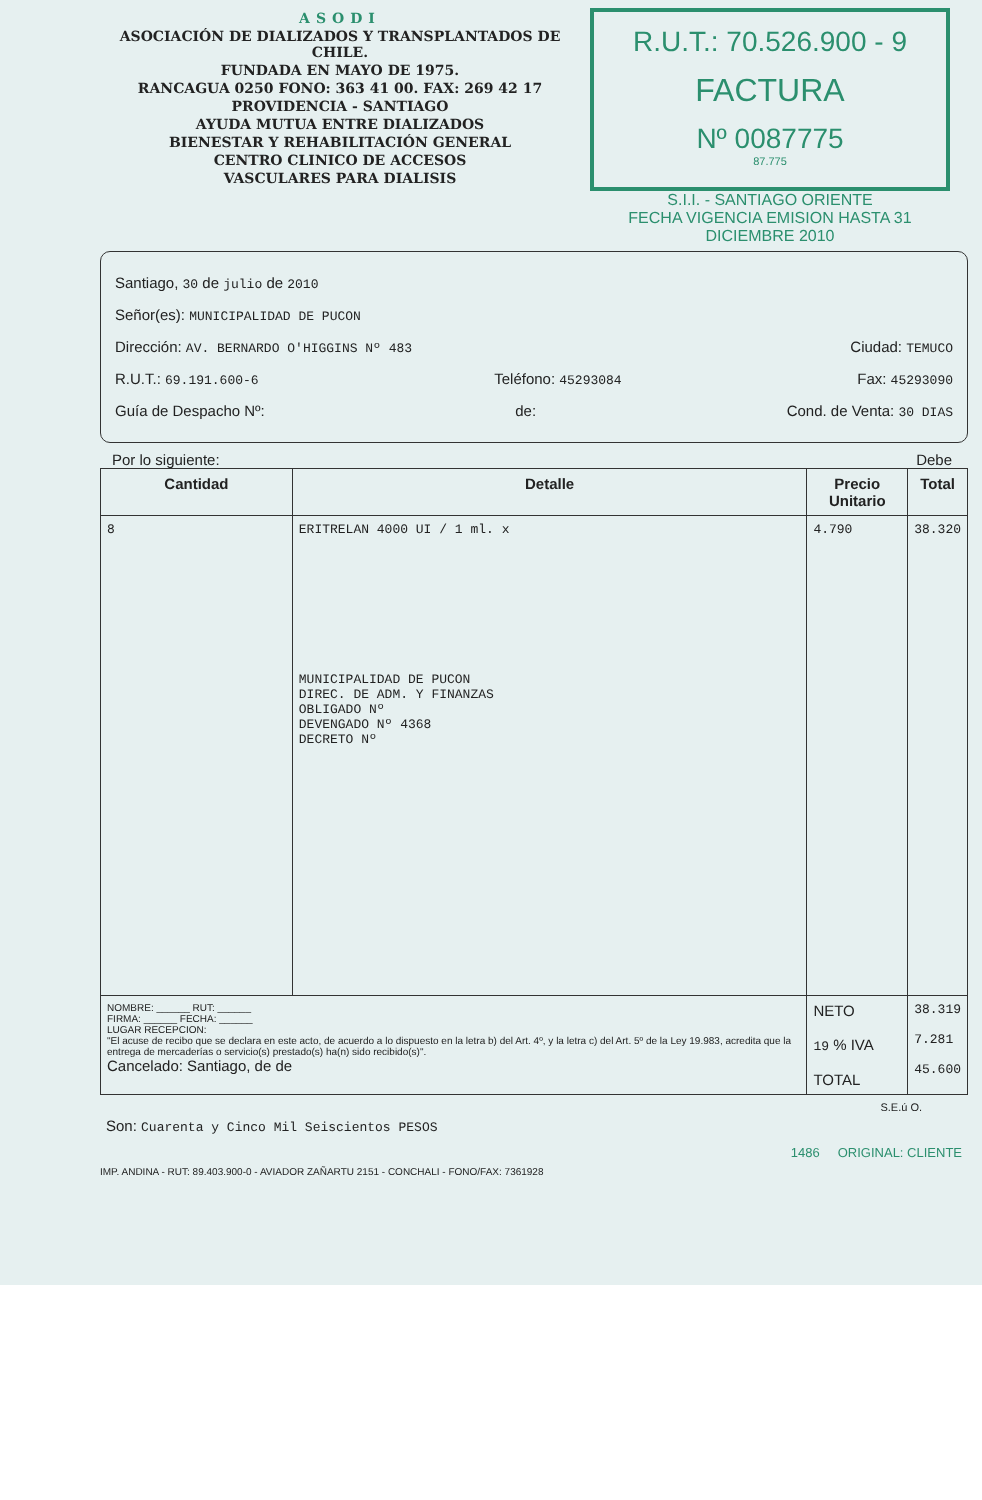ASODI
ASOCIACIÓN DE DIALIZADOS Y TRANSPLANTADOS DE CHILE.
FUNDADA EN MAYO DE 1975.
RANCAGUA 0250 FONO: 363 41 00. FAX: 269 42 17
PROVIDENCIA - SANTIAGO
AYUDA MUTUA ENTRE DIALIZADOS
BIENESTAR Y REHABILITACIÓN GENERAL
CENTRO CLINICO DE ACCESOS
VASCULARES PARA DIALISIS
R.U.T.: 70.526.900 - 9
FACTURA
Nº 0087775
87.775
S.I.I. - SANTIAGO ORIENTE
FECHA VIGENCIA EMISION HASTA 31 DICIEMBRE 2010
Santiago, 30 de julio de 2010
Señor(es): MUNICIPALIDAD DE PUCON
Dirección: AV. BERNARDO O'HIGGINS Nº 483 Ciudad: TEMUCO
R.U.T.: 69.191.600-6 Teléfono: 45293084 Fax: 45293090
Guía de Despacho Nº: de: Cond. de Venta: 30 DIAS
Por lo siguiente: Debe
| Cantidad | Detalle | Precio Unitario | Total |
| --- | --- | --- | --- |
| 8 | ERITRELAN 4000 UI / 1 ml. x MUNICIPALIDAD DE PUCON DIREC. DE ADM. Y FINANZAS OBLIGADO Nº DEVENGADO Nº 4368 DECRETO Nº | 4.790 | 38.320 |
| NOMBRE: ______ RUT: ______ FIRMA: ______ FECHA: ______ LUGAR RECEPCION: "El acuse de recibo que se declara en este acto, de acuerdo a lo dispuesto en la letra b) del Art. 4º, y la letra c) del Art. 5º de la Ley 19.983, acredita que la entrega de mercaderías o servicio(s) prestado(s) ha(n) sido recibido(s)". Cancelado: Santiago, de de | | NETO 19 % IVA TOTAL | 38.319 7.281 45.600 |
S.E.ú O.
Son: Cuarenta y Cinco Mil Seiscientos PESOS
1486 ORIGINAL: CLIENTE
IMP. ANDINA - RUT: 89.403.900-0 - AVIADOR ZAÑARTU 2151 - CONCHALI - FONO/FAX: 7361928